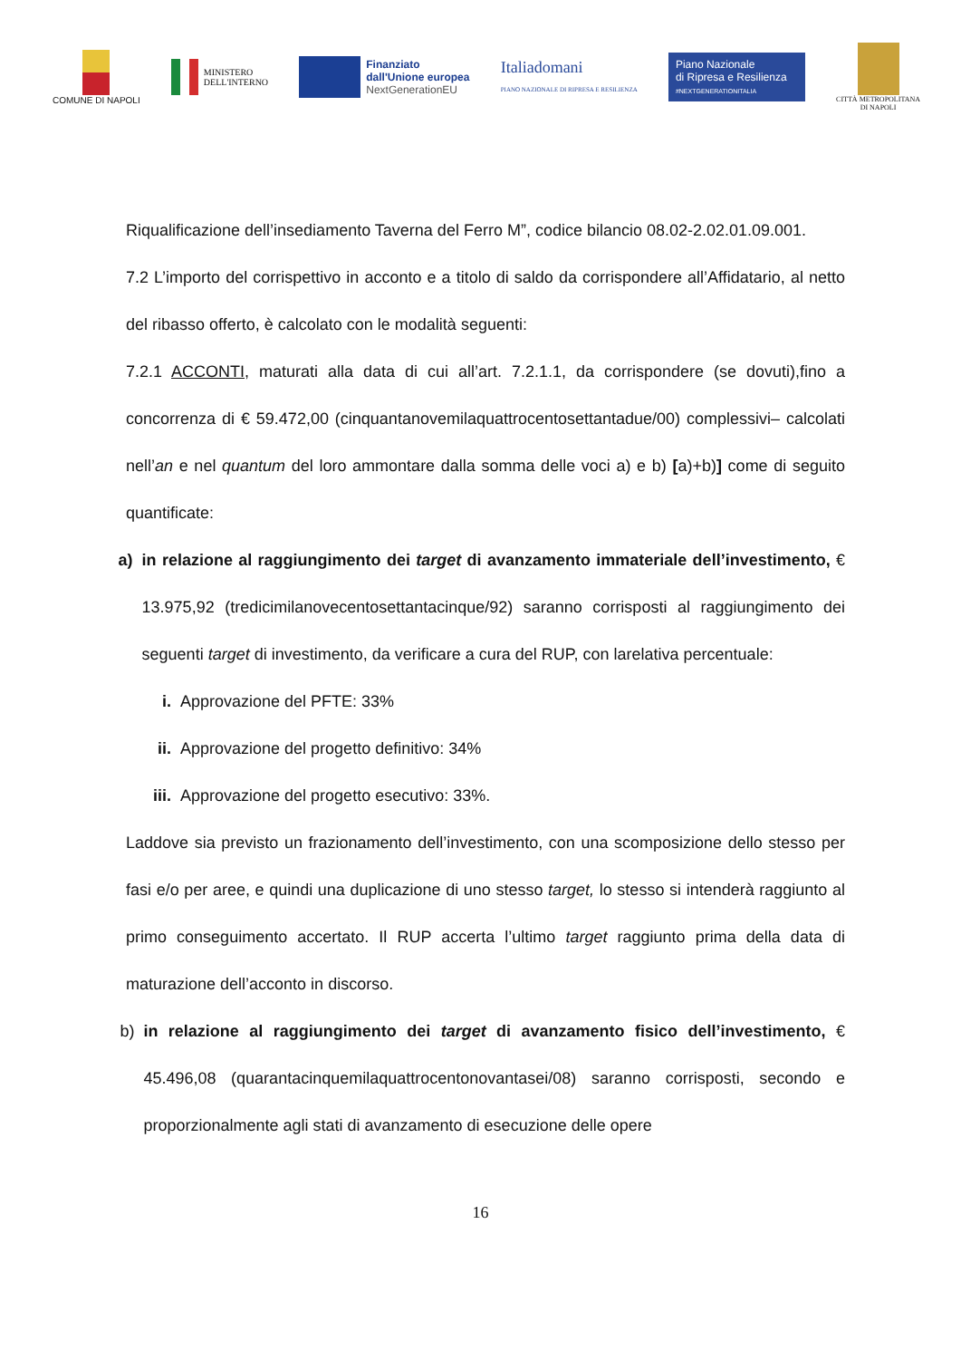COMUNE DI NAPOLI
MINISTERO
DELL'INTERNO
Finanziato
dall'Unione europea
NextGenerationEU
Italiadomani
PIANO NAZIONALE DI RIPRESA E RESILIENZA
Piano Nazionale
di Ripresa e Resilienza
#NEXTGENERATIONITALIA
CITTÀ METROPOLITANA
DI NAPOLI
Riqualificazione dell’insediamento Taverna del Ferro M”, codice bilancio 08.02-2.02.01.09.001.
7.2 L’importo del corrispettivo in acconto e a titolo di saldo da corrispondere all’Affidatario, al netto del ribasso offerto, è calcolato con le modalità seguenti:
7.2.1 ACCONTI, maturati alla data di cui all’art. 7.2.1.1, da corrispondere (se dovuti),fino a concorrenza di € 59.472,00 (cinquantanovemilaquattrocentosettantadue/00) complessivi– calcolati nell’an e nel quantum del loro ammontare dalla somma delle voci a) e b) [a)+b)] come di seguito quantificate:
a) in relazione al raggiungimento dei target di avanzamento immateriale dell’investimento, € 13.975,92 (tredicimilanovecentosettantacinque/92) saranno corrisposti al raggiungimento dei seguenti target di investimento, da verificare a cura del RUP, con larelativa percentuale:
i. Approvazione del PFTE: 33%
ii. Approvazione del progetto definitivo: 34%
iii. Approvazione del progetto esecutivo: 33%.
Laddove sia previsto un frazionamento dell’investimento, con una scomposizione dello stesso per fasi e/o per aree, e quindi una duplicazione di uno stesso target, lo stesso si intenderà raggiunto al primo conseguimento accertato. Il RUP accerta l’ultimo target raggiunto prima della data di maturazione dell’acconto in discorso.
b) in relazione al raggiungimento dei target di avanzamento fisico dell’investimento, € 45.496,08 (quarantacinquemilaquattrocentonovantasei/08) saranno corrisposti, secondo e proporzionalmente agli stati di avanzamento di esecuzione delle opere
16